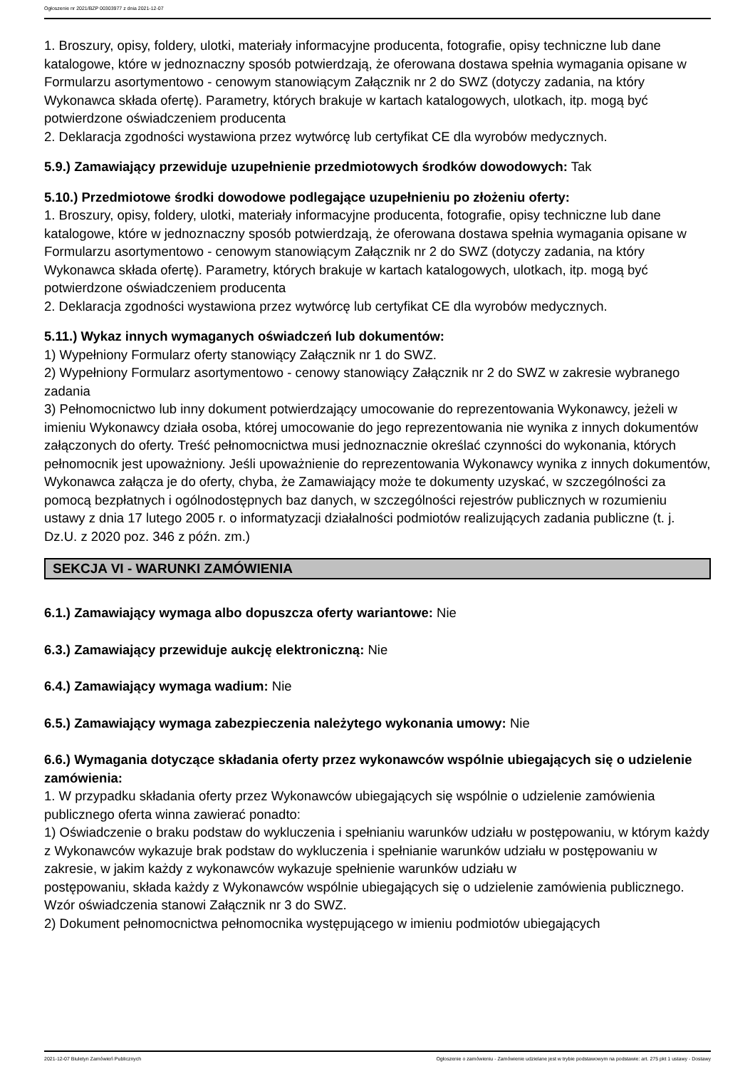Ogłoszenie nr 2021/BZP 00303977 z dnia 2021-12-07
1. Broszury, opisy, foldery, ulotki, materiały informacyjne producenta, fotografie, opisy techniczne lub dane katalogowe, które w jednoznaczny sposób potwierdzają, że oferowana dostawa spełnia wymagania opisane w Formularzu asortymentowo - cenowym stanowiącym Załącznik nr 2 do SWZ (dotyczy zadania, na który Wykonawca składa ofertę). Parametry, których brakuje w kartach katalogowych, ulotkach, itp. mogą być potwierdzone oświadczeniem producenta
2. Deklaracja zgodności wystawiona przez wytwórcę lub certyfikat CE dla wyrobów medycznych.
5.9.) Zamawiający przewiduje uzupełnienie przedmiotowych środków dowodowych: Tak
5.10.) Przedmiotowe środki dowodowe podlegające uzupełnieniu po złożeniu oferty:
1. Broszury, opisy, foldery, ulotki, materiały informacyjne producenta, fotografie, opisy techniczne lub dane katalogowe, które w jednoznaczny sposób potwierdzają, że oferowana dostawa spełnia wymagania opisane w Formularzu asortymentowo - cenowym stanowiącym Załącznik nr 2 do SWZ (dotyczy zadania, na który Wykonawca składa ofertę). Parametry, których brakuje w kartach katalogowych, ulotkach, itp. mogą być potwierdzone oświadczeniem producenta
2. Deklaracja zgodności wystawiona przez wytwórcę lub certyfikat CE dla wyrobów medycznych.
5.11.) Wykaz innych wymaganych oświadczeń lub dokumentów:
1) Wypełniony Formularz oferty stanowiący Załącznik nr 1 do SWZ.
2) Wypełniony Formularz asortymentowo - cenowy stanowiący Załącznik nr 2 do SWZ w zakresie wybranego zadania
3) Pełnomocnictwo lub inny dokument potwierdzający umocowanie do reprezentowania Wykonawcy, jeżeli w imieniu Wykonawcy działa osoba, której umocowanie do jego reprezentowania nie wynika z innych dokumentów załączonych do oferty. Treść pełnomocnictwa musi jednoznacznie określać czynności do wykonania, których pełnomocnik jest upoważniony. Jeśli upoważnienie do reprezentowania Wykonawcy wynika z innych dokumentów, Wykonawca załącza je do oferty, chyba, że Zamawiający może te dokumenty uzyskać, w szczególności za pomocą bezpłatnych i ogólnodostępnych baz danych, w szczególności rejestrów publicznych w rozumieniu ustawy z dnia 17 lutego 2005 r. o informatyzacji działalności podmiotów realizujących zadania publiczne (t. j. Dz.U. z 2020 poz. 346 z późn. zm.)
SEKCJA VI - WARUNKI ZAMÓWIENIA
6.1.) Zamawiający wymaga albo dopuszcza oferty wariantowe: Nie
6.3.) Zamawiający przewiduje aukcję elektroniczną: Nie
6.4.) Zamawiający wymaga wadium: Nie
6.5.) Zamawiający wymaga zabezpieczenia należytego wykonania umowy: Nie
6.6.) Wymagania dotyczące składania oferty przez wykonawców wspólnie ubiegających się o udzielenie zamówienia:
1. W przypadku składania oferty przez Wykonawców ubiegających się wspólnie o udzielenie zamówienia publicznego oferta winna zawierać ponadto:
1) Oświadczenie o braku podstaw do wykluczenia i spełnianiu warunków udziału w postępowaniu, w którym każdy z Wykonawców wykazuje brak podstaw do wykluczenia i spełnianie warunków udziału w postępowaniu w zakresie, w jakim każdy z wykonawców wykazuje spełnienie warunków udziału w
postępowaniu, składa każdy z Wykonawców wspólnie ubiegających się o udzielenie zamówienia publicznego. Wzór oświadczenia stanowi Załącznik nr 3 do SWZ.
2) Dokument pełnomocnictwa pełnomocnika występującego w imieniu podmiotów ubiegających
2021-12-07 Biuletyn Zamówień Publicznych Ogłoszenie o zamówieniu - Zamówienie udzielane jest w trybie podstawowym na podstawie: art. 275 pkt 1 ustawy - Dostawy